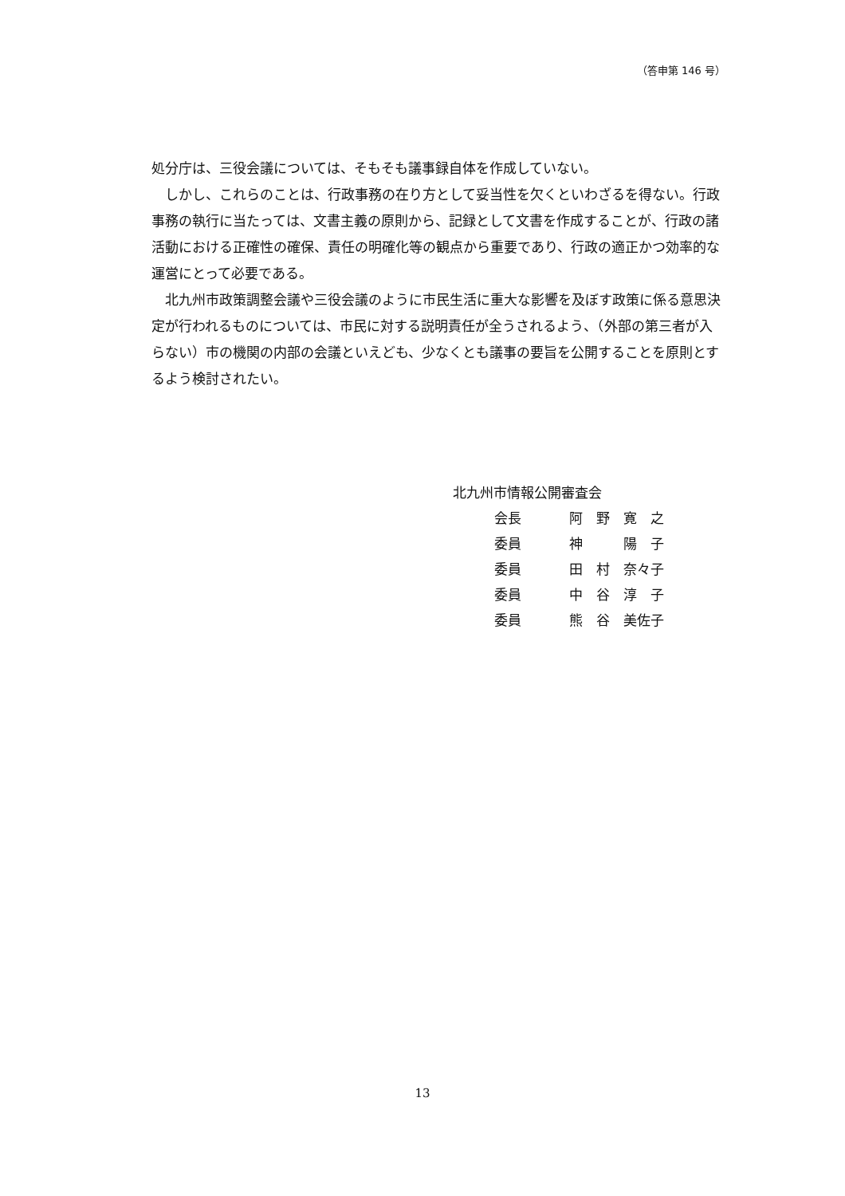（答申第 146 号）
処分庁は、三役会議については、そもそも議事録自体を作成していない。
　しかし、これらのことは、行政事務の在り方として妥当性を欠くといわざるを得ない。行政事務の執行に当たっては、文書主義の原則から、記録として文書を作成することが、行政の諸活動における正確性の確保、責任の明確化等の観点から重要であり、行政の適正かつ効率的な運営にとって必要である。
　北九州市政策調整会議や三役会議のように市民生活に重大な影響を及ぼす政策に係る意思決定が行われるものについては、市民に対する説明責任が全うされるよう、（外部の第三者が入らない）市の機関の内部の会議といえども、少なくとも議事の要旨を公開することを原則とするよう検討されたい。
北九州市情報公開審査会
| 会長 | 阿 野 寛 之 |
| 委員 | 神 陽 子 |
| 委員 | 田 村 奈々子 |
| 委員 | 中 谷 淳 子 |
| 委員 | 熊 谷 美佐子 |
13